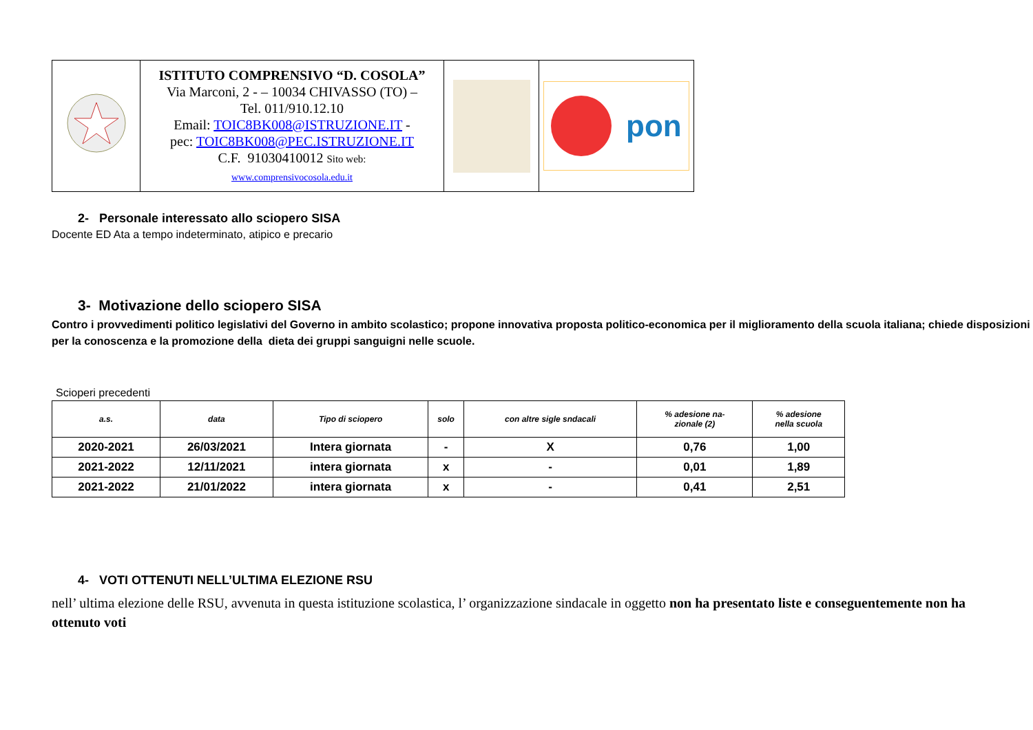| | ISTITUTO COMPRENSIVO “D. COSOLA” Via Marconi, 2 - – 10034 CHIVASSO (TO) – Tel. 011/910.12.10 Email: TOIC8BK008@ISTRUZIONE.IT - pec: TOIC8BK008@PEC.ISTRUZIONE.IT C.F. 91030410012 Sito web: www.comprensivocosola.edu.it | | pon |
2- Personale interessato allo sciopero SISA
Docente ED Ata a tempo indeterminato, atipico e precario
3- Motivazione dello sciopero SISA
Contro i provvedimenti politico legislativi del Governo in ambito scolastico; propone innovativa proposta politico-economica per il miglioramento della scuola italiana; chiede disposizioni per la conoscenza e la promozione della dieta dei gruppi sanguigni nelle scuole.
Scioperi precedenti
| a.s. | data | Tipo di sciopero | solo | con altre sigle sndacali | % adesione na- zionale (2) | % adesione nella scuola |
| --- | --- | --- | --- | --- | --- | --- |
| 2020-2021 | 26/03/2021 | Intera giornata | - | X | 0,76 | 1,00 |
| 2021-2022 | 12/11/2021 | intera giornata | x | - | 0,01 | 1,89 |
| 2021-2022 | 21/01/2022 | intera giornata | x | - | 0,41 | 2,51 |
4- VOTI OTTENUTI NELL’ULTIMA ELEZIONE RSU
nell’ ultima elezione delle RSU, avvenuta in questa istituzione scolastica, l’ organizzazione sindacale in oggetto non ha presentato liste e conseguentemente non ha ottenuto voti